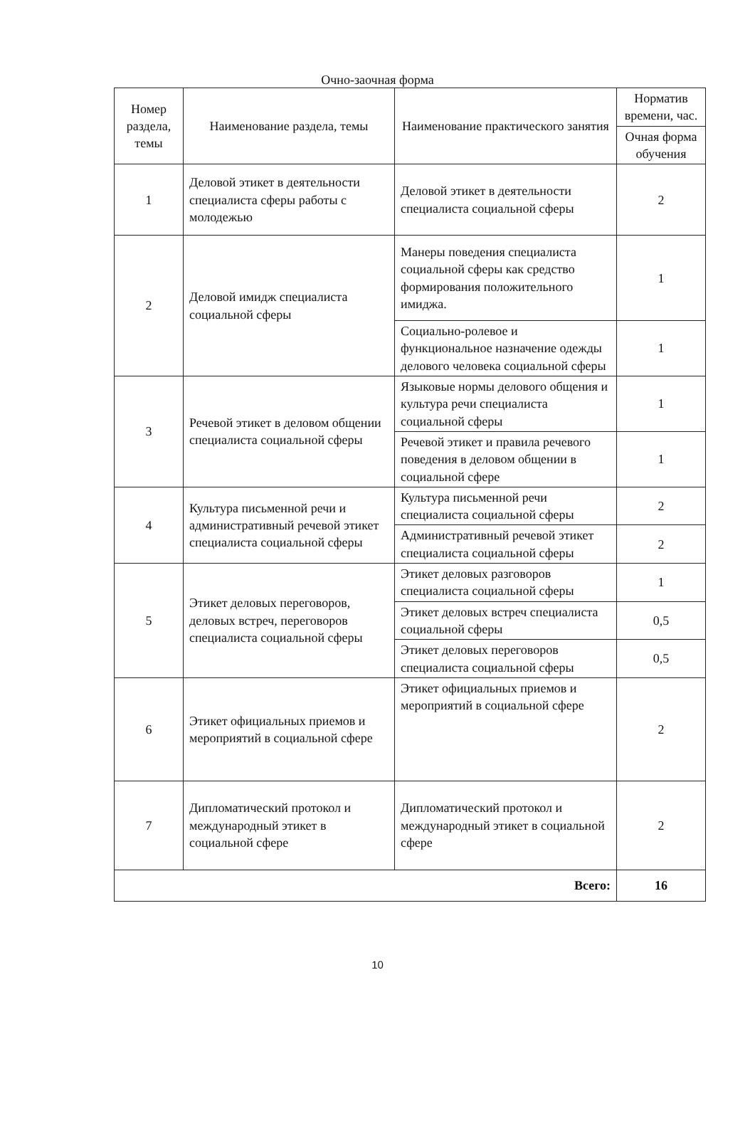Очно-заочная форма
| Номер раздела, темы | Наименование раздела, темы | Наименование практического занятия | Норматив времени, час. |
| --- | --- | --- | --- |
| | | | Очная форма обучения |
| 1 | Деловой этикет в деятельности специалиста сферы работы с молодежью | Деловой этикет в деятельности специалиста социальной сферы | 2 |
| 2 | Деловой имидж специалиста социальной сферы | Манеры поведения специалиста социальной сферы как средство формирования положительного имиджа. | 1 |
| | | Социально-ролевое и функциональное назначение одежды делового человека социальной сферы | 1 |
| 3 | Речевой этикет в деловом общении специалиста социальной сферы | Языковые нормы делового общения и культура речи специалиста социальной сферы | 1 |
| | | Речевой этикет и правила речевого поведения в деловом общении в социальной сфере | 1 |
| 4 | Культура письменной речи и административный речевой этикет специалиста социальной сферы | Культура письменной речи специалиста социальной сферы | 2 |
| | | Административный речевой этикет специалиста социальной сферы | 2 |
| 5 | Этикет деловых переговоров, деловых встреч, переговоров специалиста социальной сферы | Этикет деловых разговоров специалиста социальной сферы | 1 |
| | | Этикет деловых встреч специалиста социальной сферы | 0,5 |
| | | Этикет деловых переговоров специалиста социальной сферы | 0,5 |
| 6 | Этикет официальных приемов и мероприятий в социальной сфере | Этикет официальных приемов и мероприятий в социальной сфере | 2 |
| 7 | Дипломатический протокол и международный этикет в социальной сфере | Дипломатический протокол и международный этикет в социальной сфере | 2 |
| Всего: | | | 16 |
10